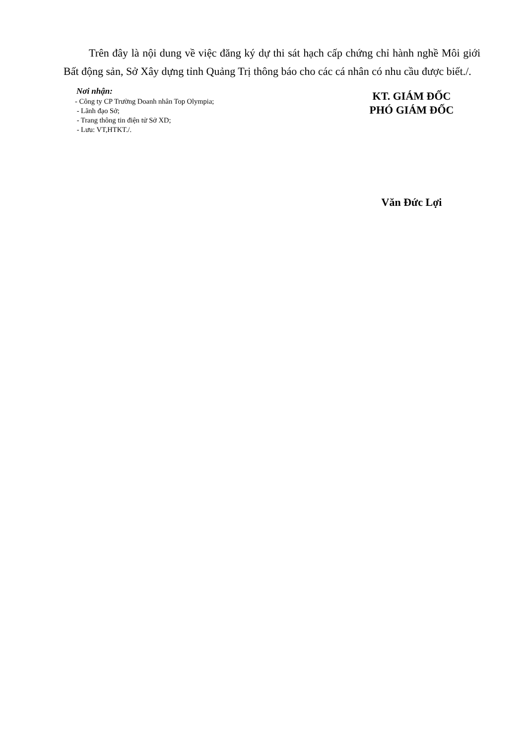Trên đây là nội dung về việc đăng ký dự thi sát hạch cấp chứng chỉ hành nghề Môi giới Bất động sản, Sở Xây dựng tỉnh Quảng Trị thông báo cho các cá nhân có nhu cầu được biết./.
Nơi nhận:
- Công ty CP Trường Doanh nhân Top Olympia;
- Lãnh đạo Sở;
- Trang thông tin điện tử Sở XD;
- Lưu: VT,HTKT./.
KT. GIÁM ĐỐC
PHÓ GIÁM ĐỐC
Văn Đức Lợi